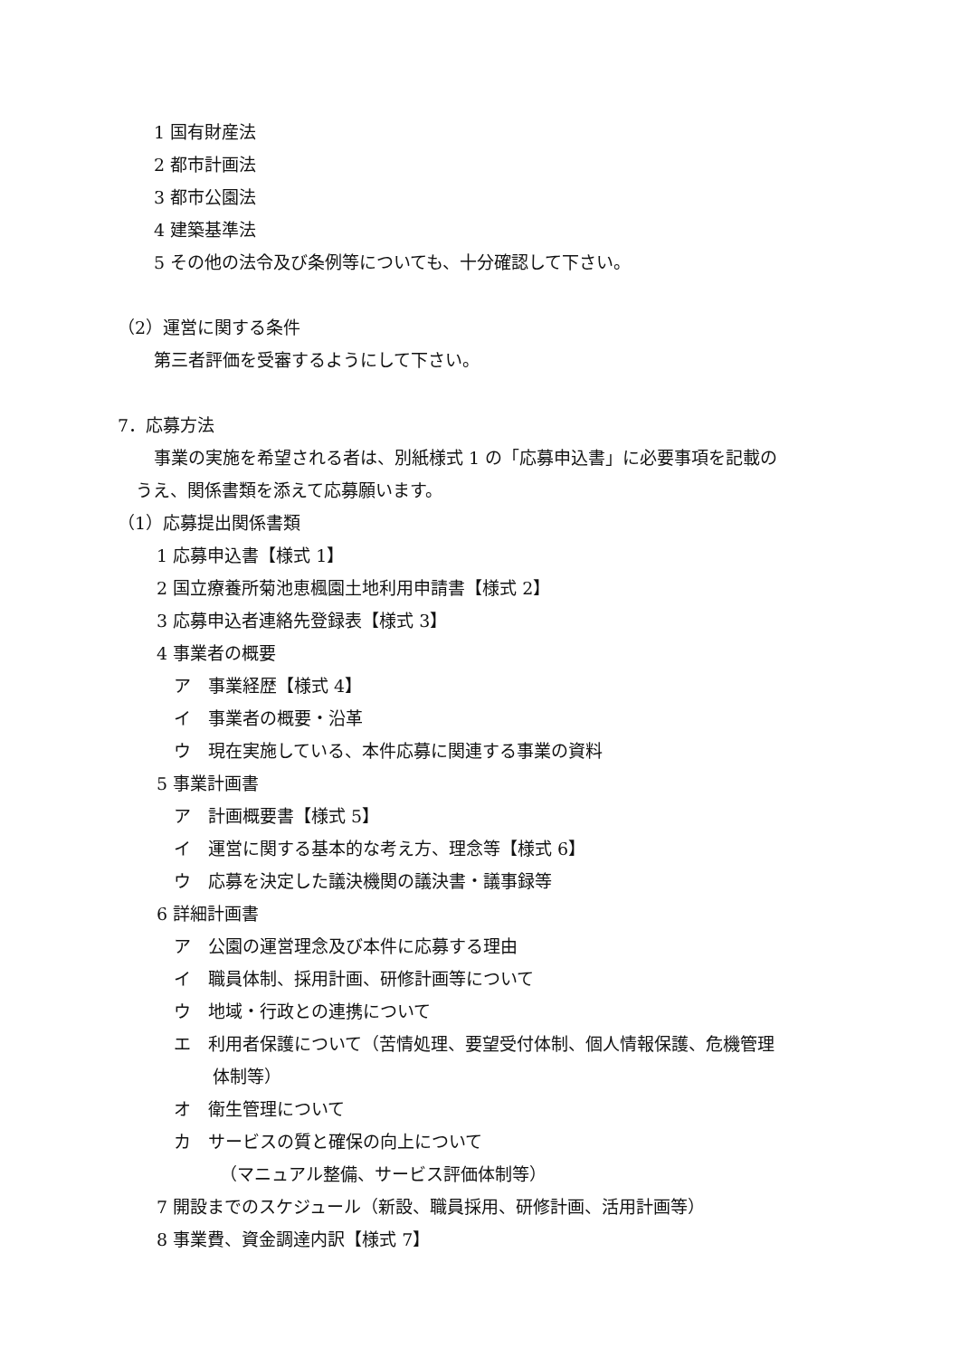1 国有財産法
2 都市計画法
3 都市公園法
4 建築基準法
5 その他の法令及び条例等についても、十分確認して下さい。
（2）運営に関する条件
第三者評価を受審するようにして下さい。
7．応募方法
事業の実施を希望される者は、別紙様式 1 の「応募申込書」に必要事項を記載の
うえ、関係書類を添えて応募願います。
（1）応募提出関係書類
1 応募申込書【様式 1】
2 国立療養所菊池恵楓園土地利用申請書【様式 2】
3 応募申込者連絡先登録表【様式 3】
4 事業者の概要
ア　事業経歴【様式 4】
イ　事業者の概要・沿革
ウ　現在実施している、本件応募に関連する事業の資料
5 事業計画書
ア　計画概要書【様式 5】
イ　運営に関する基本的な考え方、理念等【様式 6】
ウ　応募を決定した議決機関の議決書・議事録等
6 詳細計画書
ア　公園の運営理念及び本件に応募する理由
イ　職員体制、採用計画、研修計画等について
ウ　地域・行政との連携について
エ　利用者保護について（苦情処理、要望受付体制、個人情報保護、危機管理
体制等）
オ　衛生管理について
カ　サービスの質と確保の向上について
（マニュアル整備、サービス評価体制等）
7 開設までのスケジュール（新設、職員採用、研修計画、活用計画等）
8 事業費、資金調達内訳【様式 7】